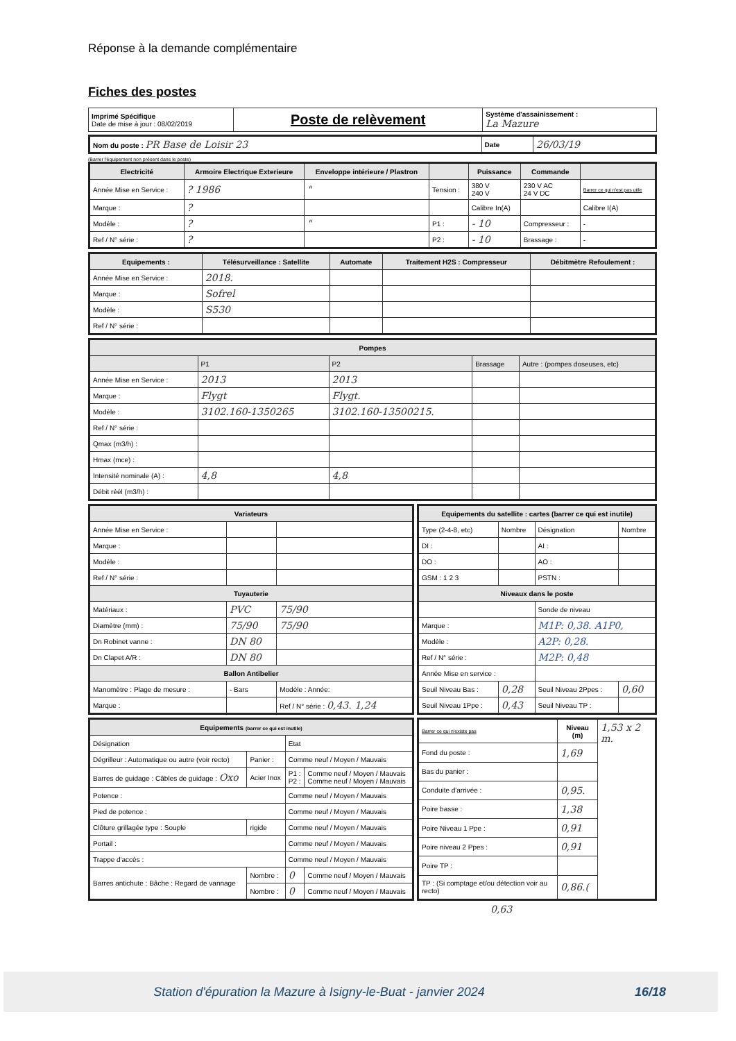Réponse à la demande complémentaire
Fiches des postes
| Imprimé Spécifique Date de mise à jour : 08/02/2019 | Poste de relèvement | Système d'assainissement : La Mazure |
| Nom du poste : PR Base de Loisir 23 | Date | 26/03/19 |
(Barrer l'équipement non présent dans le poste)
| Electricité | Armoire Electrique Exterieure | Enveloppe intérieure / Plastron | | Puissance | Commande | |
| Année Mise en Service : | ? 1986 | " | Tension : | 380 V 240 V | 230 V AC 24 V DC | Barrer ce qui n'est pas utile |
| Marque : | ? | | | Calibre In(A) | | Calibre I(A) |
| Modèle : | ? | " | P1 : | - 10 | Compresseur : | - |
| Ref / N° série : | ? | | P2 : | - 10 | Brassage : | - |
| Equipements : | Télésurveillance : Satellite | Automate | Traitement H2S : Compresseur | Débitmètre Refoulement : |
| --- | --- | --- | --- | --- |
| Année Mise en Service : | 2018. | | | |
| Marque : | Sofrel | | | |
| Modèle : | S530 | | | |
| Ref / N° série : | | | | |
| Pompes | | | | |
| --- | --- | --- | --- | --- |
| | P1 | P2 | Brassage | Autre : (pompes doseuses, etc) |
| Année Mise en Service : | 2013 | 2013 | | |
| Marque : | Flygt | Flygt. | | |
| Modèle : | 3102.160-1350265 | 3102.160-13500215. | | |
| Ref / N° série : | | | | |
| Qmax (m3/h) : | | | | |
| Hmax (mce) : | | | | |
| Intensité nominale (A) : | 4,8 | 4,8 | | |
| Débit rèél (m3/h) : | | | | |
| Variateurs | | |
| --- | --- | --- |
| Année Mise en Service : | | |
| Marque : | | |
| Modèle : | | |
| Ref / N° série : | | |
| Tuyauterie | | |
| Matériaux : | PVC | 75/90 |
| Diamètre (mm) : | 75/90 | 75/90 |
| Dn Robinet vanne : | DN 80 | |
| Dn Clapet A/R : | DN 80 | |
| Ballon Antibelier | | |
| Manomètre : Plage de mesure : | - Bars | Modèle : Année: |
| Marque : | | Ref / N° série : 0,43. 1,24 |
| Equipements du satellite : cartes (barrer ce qui est inutile) | | | |
| --- | --- | --- | --- |
| Type (2-4-8, etc) | Nombre | Désignation | Nombre |
| DI : | | AI : | |
| DO : | | AO : | |
| GSM : 1 2 3 | | PSTN : | |
| Niveaux dans le poste | | | |
| | | Sonde de niveau | |
| Marque : | | M1P: 0,38. A1P0, | |
| Modèle : | | A2P: 0,28. | |
| Ref / N° série : | | M2P: 0,48 | |
| Année Mise en service : | | | |
| Seuil Niveau Bas : | 0,28 | Seuil Niveau 2Ppes : | 0,60 |
| Seuil Niveau 1Ppe : | 0,43 | Seuil Niveau TP : | |
| Equipements (barrer ce qui est inutile) | | | |
| --- | --- | --- | --- |
| Désignation | | Etat | |
| Dégrilleur : Automatique ou autre (voir recto) | Panier : | Comme neuf / Moyen / Mauvais | |
| Barres de guidage : Câbles de guidage : Oxo | Acier Inox | P1 : P2 : | Comme neuf / Moyen / Mauvais Comme neuf / Moyen / Mauvais |
| Potence : | | Comme neuf / Moyen / Mauvais | |
| Pied de potence : | | Comme neuf / Moyen / Mauvais | |
| Clôture grillagée type : Souple | rigide | Comme neuf / Moyen / Mauvais | |
| Portail : | | Comme neuf / Moyen / Mauvais | |
| Trappe d'accès : | | Comme neuf / Moyen / Mauvais | |
| Barres antichute : Bâche : Regard de vannage | Nombre : | 0 | Comme neuf / Moyen / Mauvais |
| | Nombre : | 0 | Comme neuf / Moyen / Mauvais |
| Barrer ce qui n'existe pas | Niveau (m) | 1,53 x 2 m. |
| Fond du poste : | 1,69 | |
| Bas du panier : | | |
| Conduite d'arrivée : | 0,95. | |
| Poire basse : | 1,38 | |
| Poire Niveau 1 Ppe : | 0,91 | |
| Poire niveau 2 Ppes : | 0,91 | |
| Poire TP : | | |
| TP : (Si comptage et/ou détection voir au recto) | 0,86.( | |
0,63
Station d'épuration la Mazure à Isigny-le-Buat - janvier 2024
16/18